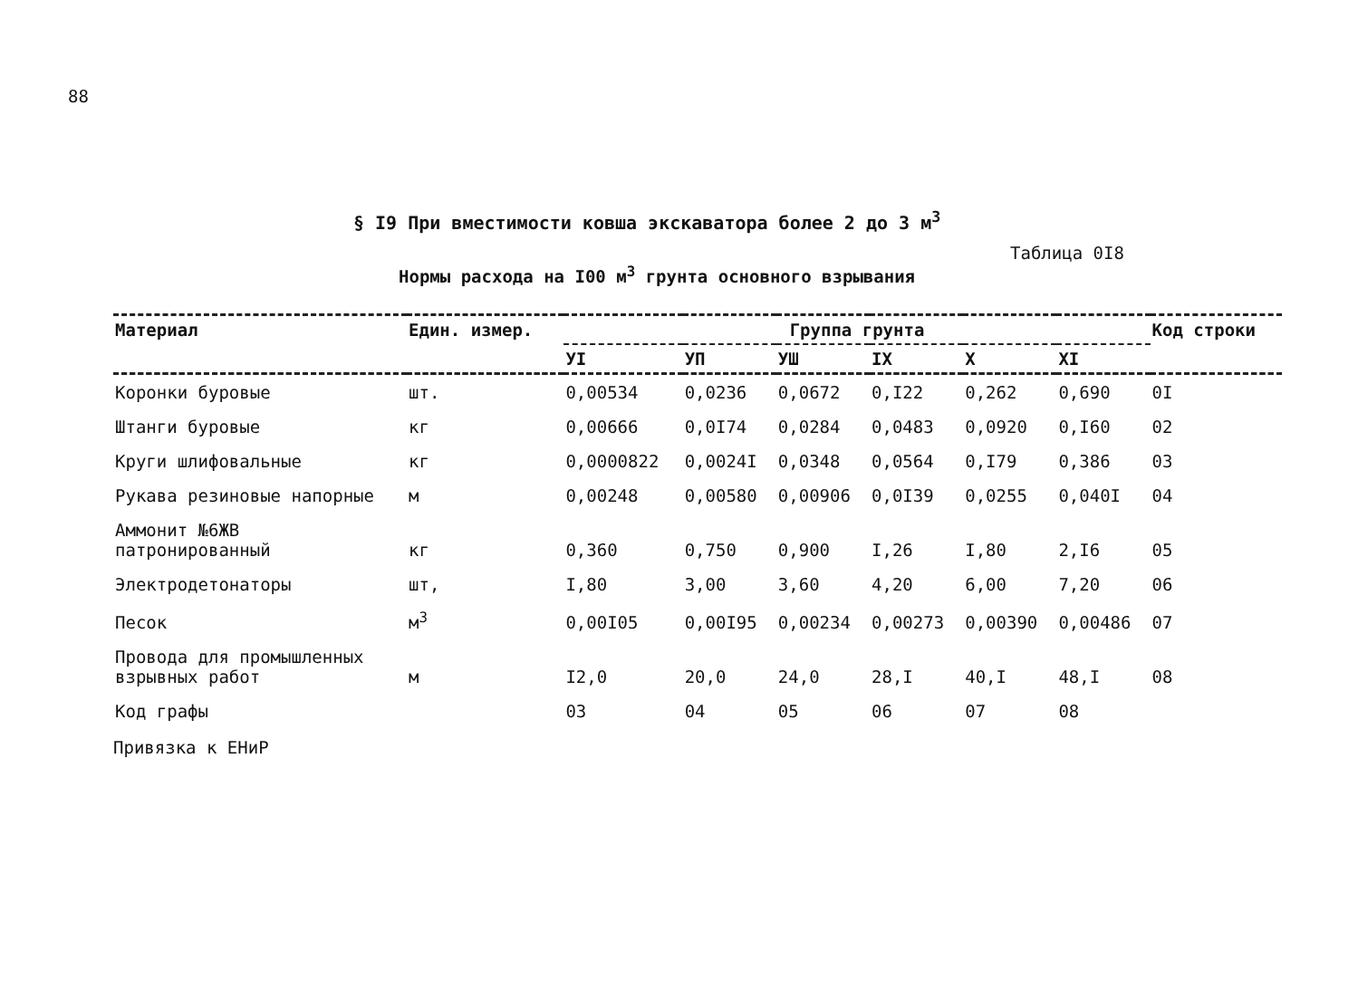88
§ I9 При вместимости ковша экскаватора более 2 до 3 м<sup>3</sup>
Таблица 0I8
Нормы расхода на I00 м<sup>3</sup> грунта основного взрывания
| Материал | Един. измер. | Группа грунта | | | | | | Код строки |
| --- | --- | --- | --- | --- | --- | --- | --- | --- |
| | | УI | УП | УШ | IX | X | XI | |
| Коронки буровые | шт. | 0,00534 | 0,0236 | 0,0672 | 0,I22 | 0,262 | 0,690 | 0I |
| Штанги буровые | кг | 0,00666 | 0,0I74 | 0,0284 | 0,0483 | 0,0920 | 0,I60 | 02 |
| Круги шлифовальные | кг | 0,0000822 | 0,0024I | 0,0348 | 0,0564 | 0,I79 | 0,386 | 03 |
| Рукава резиновые напорные | м | 0,00248 | 0,00580 | 0,00906 | 0,0I39 | 0,0255 | 0,040I | 04 |
| Аммонит №6ЖВ патронированный | кг | 0,360 | 0,750 | 0,900 | I,26 | I,80 | 2,I6 | 05 |
| Электродетонаторы | шт, | I,80 | 3,00 | 3,60 | 4,20 | 6,00 | 7,20 | 06 |
| Песок | м<sup>3</sup> | 0,00I05 | 0,00I95 | 0,00234 | 0,00273 | 0,00390 | 0,00486 | 07 |
| Провода для промышленных взрывных работ | м | I2,0 | 20,0 | 24,0 | 28,I | 40,I | 48,I | 08 |
| Код графы | | 03 | 04 | 05 | 06 | 07 | 08 | |
Привязка к ЕНиР